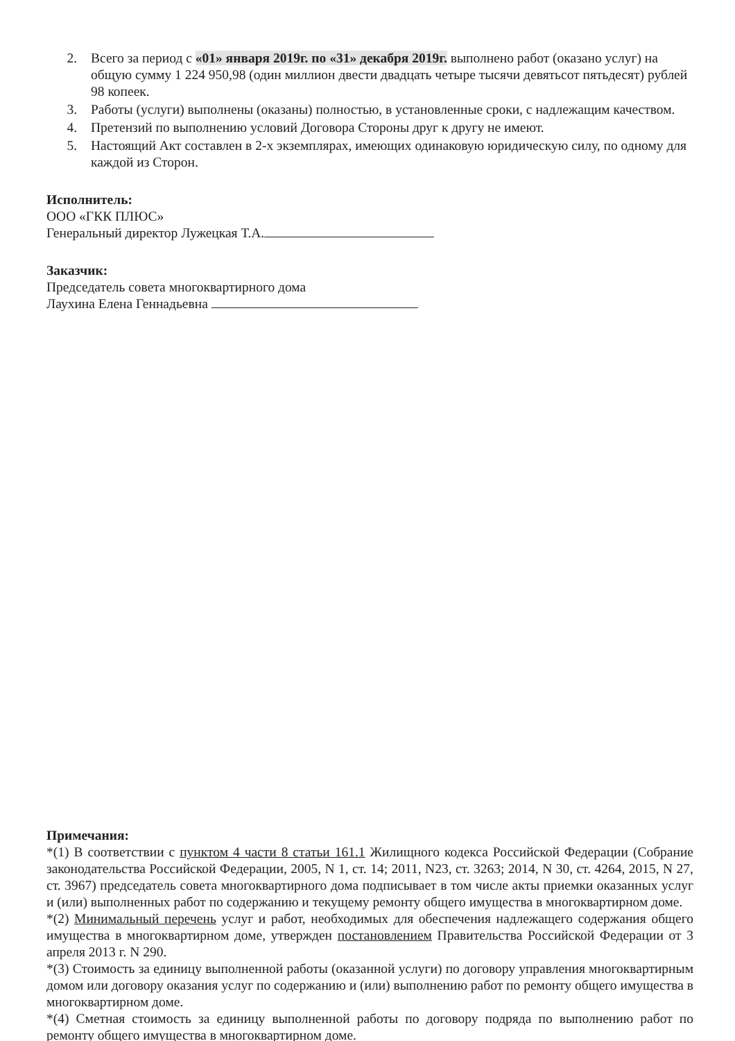2. Всего за период с «01» января 2019г. по «31» декабря 2019г. выполнено работ (оказано услуг) на общую сумму 1 224 950,98 (один миллион двести двадцать четыре тысячи девятьсот пятьдесят) рублей 98 копеек.
3. Работы (услуги) выполнены (оказаны) полностью, в установленные сроки, с надлежащим качеством.
4. Претензий по выполнению условий Договора Стороны друг к другу не имеют.
5. Настоящий Акт составлен в 2-х экземплярах, имеющих одинаковую юридическую силу, по одному для каждой из Сторон.
Исполнитель:
ООО «ГКК ПЛЮС»
Генеральный директор Лужецкая Т.А.
Заказчик:
Председатель совета многоквартирного дома
Лаухина Елена Геннадьевна
Примечания:
*(1) В соответствии с пунктом 4 части 8 статьи 161.1 Жилищного кодекса Российской Федерации (Собрание законодательства Российской Федерации, 2005, N 1, ст. 14; 2011, N23, ст. 3263; 2014, N 30, ст. 4264, 2015, N 27, ст. 3967) председатель совета многоквартирного дома подписывает в том числе акты приемки оказанных услуг и (или) выполненных работ по содержанию и текущему ремонту общего имущества в многоквартирном доме.
*(2) Минимальный перечень услуг и работ, необходимых для обеспечения надлежащего содержания общего имущества в многоквартирном доме, утвержден постановлением Правительства Российской Федерации от 3 апреля 2013 г. N 290.
*(3) Стоимость за единицу выполненной работы (оказанной услуги) по договору управления многоквартирным домом или договору оказания услуг по содержанию и (или) выполнению работ по ремонту общего имущества в многоквартирном доме.
*(4) Сметная стоимость за единицу выполненной работы по договору подряда по выполнению работ по ремонту общего имущества в многоквартирном доме.